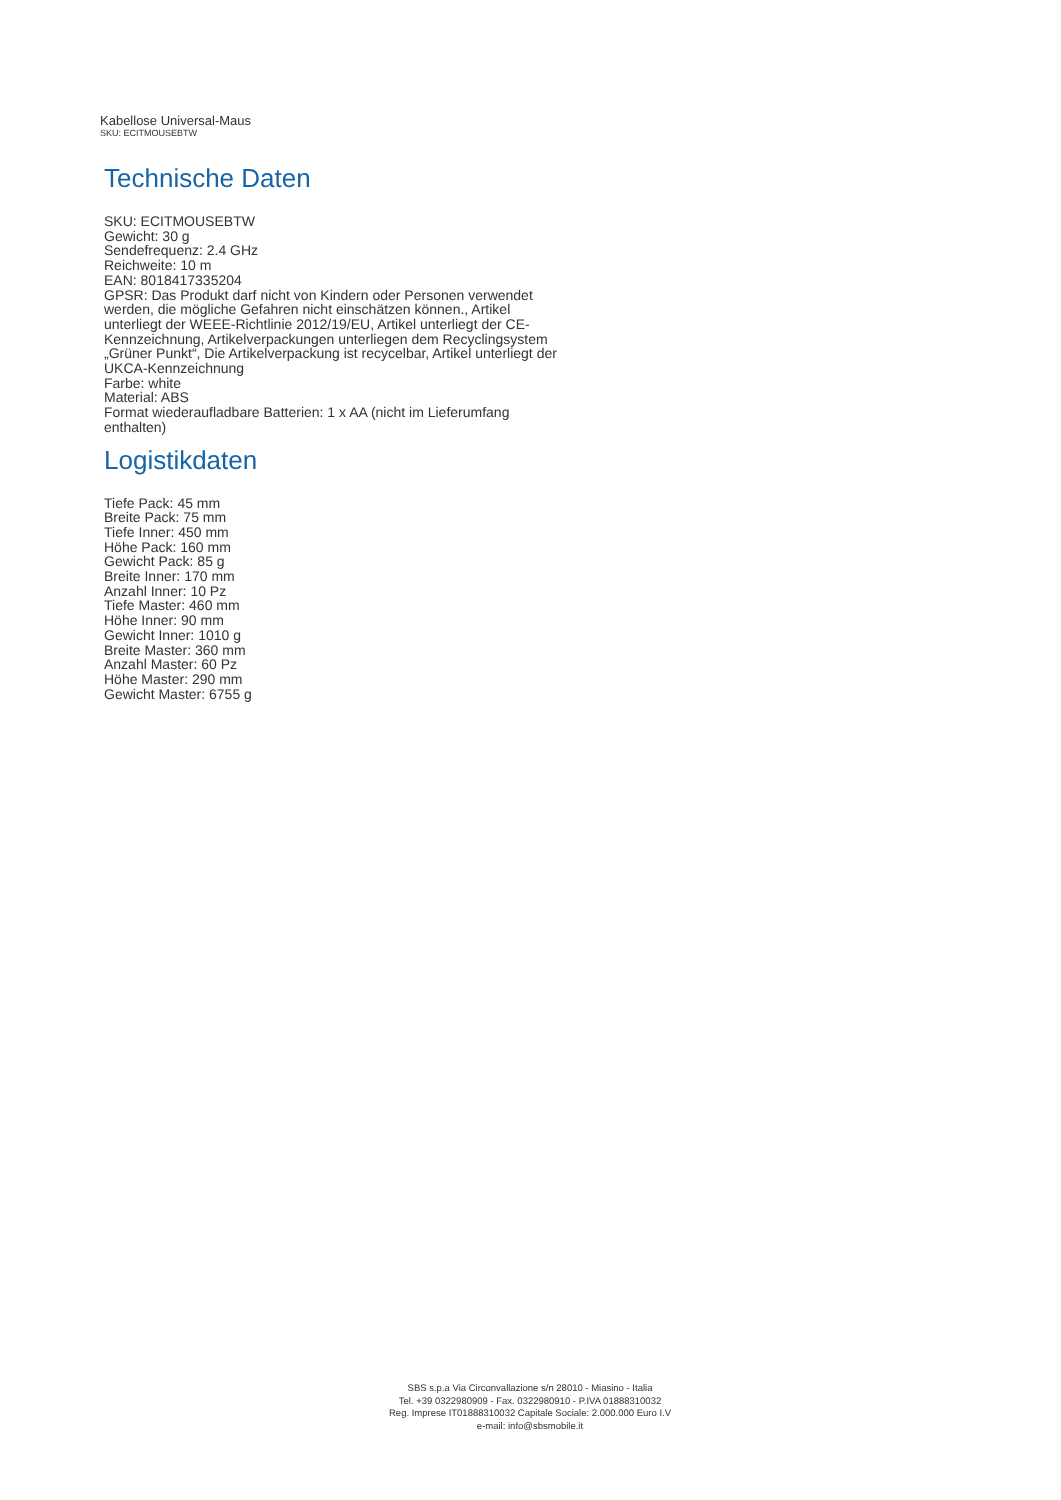Kabellose Universal-Maus
SKU: ECITMOUSEBTW
Technische Daten
SKU: ECITMOUSEBTW
Gewicht: 30 g
Sendefrequenz: 2.4 GHz
Reichweite: 10 m
EAN: 8018417335204
GPSR: Das Produkt darf nicht von Kindern oder Personen verwendet werden, die mögliche Gefahren nicht einschätzen können., Artikel unterliegt der WEEE-Richtlinie 2012/19/EU, Artikel unterliegt der CE-Kennzeichnung, Artikelverpackungen unterliegen dem Recyclingsystem „Grüner Punkt“, Die Artikelverpackung ist recycelbar, Artikel unterliegt der UKCA-Kennzeichnung
Farbe: white
Material: ABS
Format wiederaufladbare Batterien: 1 x AA (nicht im Lieferumfang enthalten)
Logistikdaten
Tiefe Pack: 45 mm
Breite Pack: 75 mm
Tiefe Inner: 450 mm
Höhe Pack: 160 mm
Gewicht Pack: 85 g
Breite Inner: 170 mm
Anzahl Inner: 10 Pz
Tiefe Master: 460 mm
Höhe Inner: 90 mm
Gewicht Inner: 1010 g
Breite Master: 360 mm
Anzahl Master: 60 Pz
Höhe Master: 290 mm
Gewicht Master: 6755 g
SBS s.p.a Via Circonvallazione s/n 28010 - Miasino - Italia
Tel. +39 0322980909 - Fax. 0322980910 - P.IVA 01888310032
Reg. Imprese IT01888310032 Capitale Sociale: 2.000.000 Euro I.V
e-mail: info@sbsmobile.it